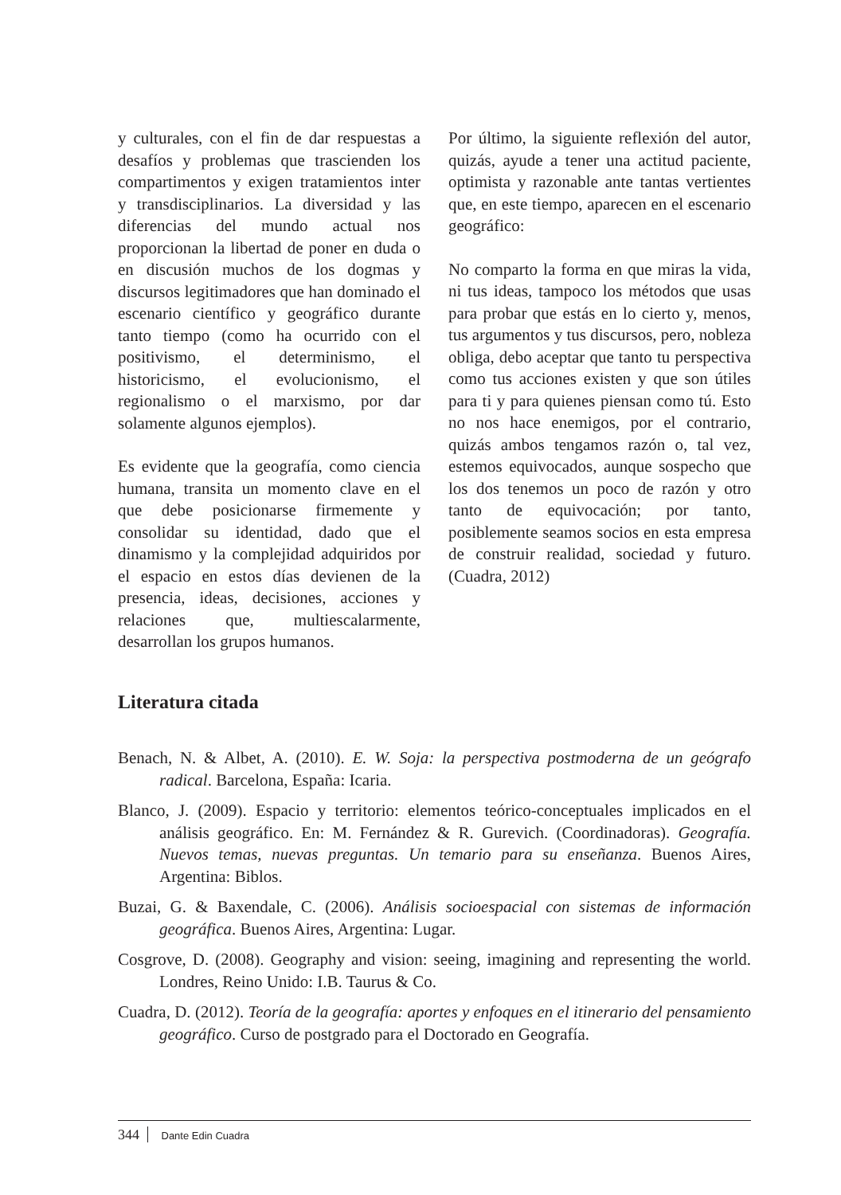y culturales, con el fin de dar respuestas a desafíos y problemas que trascienden los compartimentos y exigen tratamientos inter y transdisciplinarios. La diversidad y las diferencias del mundo actual nos proporcionan la libertad de poner en duda o en discusión muchos de los dogmas y discursos legitimadores que han dominado el escenario científico y geográfico durante tanto tiempo (como ha ocurrido con el positivismo, el determinismo, el historicismo, el evolucionismo, el regionalismo o el marxismo, por dar solamente algunos ejemplos).
Es evidente que la geografía, como ciencia humana, transita un momento clave en el que debe posicionarse firmemente y consolidar su identidad, dado que el dinamismo y la complejidad adquiridos por el espacio en estos días devienen de la presencia, ideas, decisiones, acciones y relaciones que, multiescalarmente, desarrollan los grupos humanos.
Por último, la siguiente reflexión del autor, quizás, ayude a tener una actitud paciente, optimista y razonable ante tantas vertientes que, en este tiempo, aparecen en el escenario geográfico:
No comparto la forma en que miras la vida, ni tus ideas, tampoco los métodos que usas para probar que estás en lo cierto y, menos, tus argumentos y tus discursos, pero, nobleza obliga, debo aceptar que tanto tu perspectiva como tus acciones existen y que son útiles para ti y para quienes piensan como tú. Esto no nos hace enemigos, por el contrario, quizás ambos tengamos razón o, tal vez, estemos equivocados, aunque sospecho que los dos tenemos un poco de razón y otro tanto de equivocación; por tanto, posiblemente seamos socios en esta empresa de construir realidad, sociedad y futuro. (Cuadra, 2012)
Literatura citada
Benach, N. & Albet, A. (2010). E. W. Soja: la perspectiva postmoderna de un geógrafo radical. Barcelona, España: Icaria.
Blanco, J. (2009). Espacio y territorio: elementos teórico-conceptuales implicados en el análisis geográfico. En: M. Fernández & R. Gurevich. (Coordinadoras). Geografía. Nuevos temas, nuevas preguntas. Un temario para su enseñanza. Buenos Aires, Argentina: Biblos.
Buzai, G. & Baxendale, C. (2006). Análisis socioespacial con sistemas de información geográfica. Buenos Aires, Argentina: Lugar.
Cosgrove, D. (2008). Geography and vision: seeing, imagining and representing the world. Londres, Reino Unido: I.B. Taurus & Co.
Cuadra, D. (2012). Teoría de la geografía: aportes y enfoques en el itinerario del pensamiento geográfico. Curso de postgrado para el Doctorado en Geografía.
344 Dante Edin Cuadra